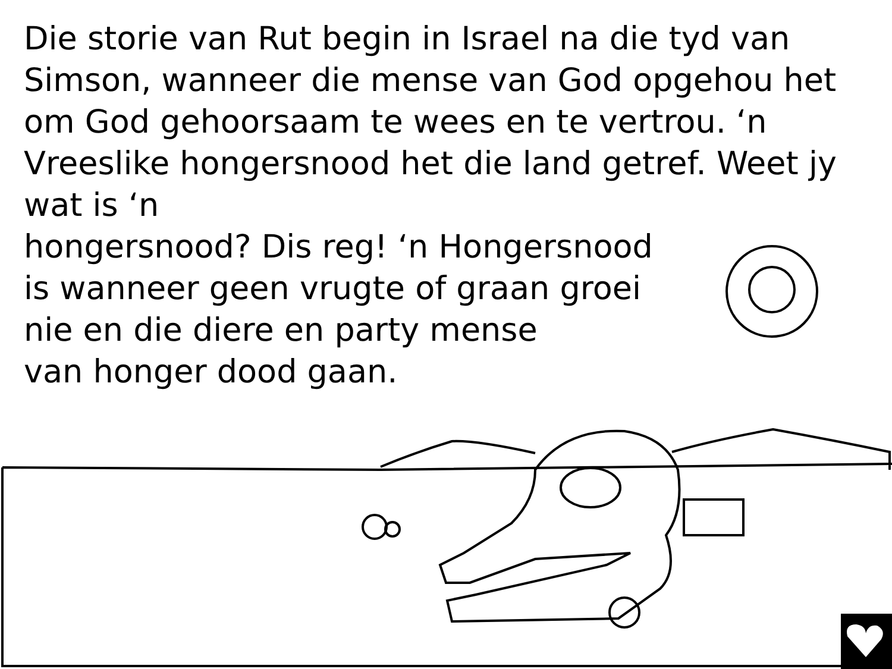Die storie van Rut begin in Israel na die tyd van Simson, wanneer die mense van God opgehou het om God gehoorsaam te wees en te vertrou. ‘n Vreeslike hongersnood het die land getref. Weet jy wat is ‘n
hongersnood? Dis reg! ‘n Hongersnood
is wanneer geen vrugte of graan groei
nie en die diere en party mense
van honger dood gaan.